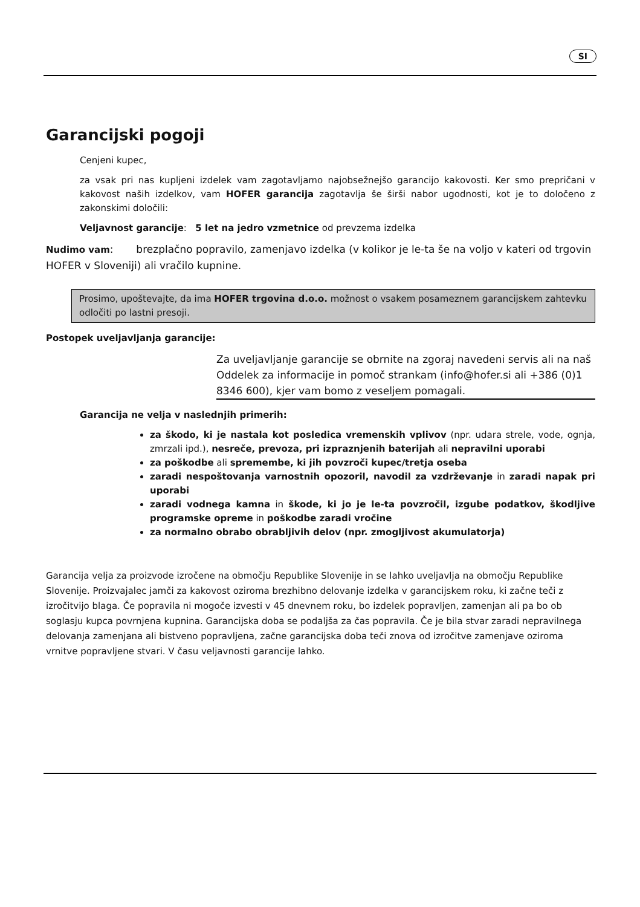SI
Garancijski pogoji
Cenjeni kupec,
za vsak pri nas kupljeni izdelek vam zagotavljamo najobsežnejšo garancijo kakovosti. Ker smo prepričani v kakovost naših izdelkov, vam HOFER garancija zagotavlja še širši nabor ugodnosti, kot je to določeno z zakonskimi določili:
Veljavnost garancije: 5 let na jedro vzmetnice od prevzema izdelka
Nudimo vam: brezplačno popravilo, zamenjavo izdelka (v kolikor je le-ta še na voljo v kateri od trgovin HOFER v Sloveniji) ali vračilo kupnine.
Prosimo, upoštevajte, da ima HOFER trgovina d.o.o. možnost o vsakem posameznem garancijskem zahtevku odločiti po lastni presoji.
Postopek uveljavljanja garancije:
Za uveljavljanje garancije se obrnite na zgoraj navedeni servis ali na naš Oddelek za informacije in pomoč strankam (info@hofer.si ali +386 (0)1 8346 600), kjer vam bomo z veseljem pomagali.
Garancija ne velja v naslednjih primerih:
za škodo, ki je nastala kot posledica vremenskih vplivov (npr. udara strele, vode, ognja, zmrzali ipd.), nesreče, prevoza, pri izpraznjenih baterijah ali nepravilni uporabi
za poškodbe ali spremembe, ki jih povzroči kupec/tretja oseba
zaradi nespoštovanja varnostnih opozoril, navodil za vzdrževanje in zaradi napak pri uporabi
zaradi vodnega kamna in škode, ki jo je le-ta povzročil, izgube podatkov, škodljive programske opreme in poškodbe zaradi vročine
za normalno obrabo obrabljivih delov (npr. zmogljivost akumulatorja)
Garancija velja za proizvode izročene na območju Republike Slovenije in se lahko uveljavlja na območju Republike Slovenije. Proizvajalec jamči za kakovost oziroma brezhibno delovanje izdelka v garancijskem roku, ki začne teči z izročitvijo blaga. Če popravila ni mogoče izvesti v 45 dnevnem roku, bo izdelek popravljen, zamenjan ali pa bo ob soglasju kupca povrnjena kupnina. Garancijska doba se podaljša za čas popravila. Če je bila stvar zaradi nepravilnega delovanja zamenjana ali bistveno popravljena, začne garancijska doba teči znova od izročitve zamenjave oziroma vrnitve popravljene stvari. V času veljavnosti garancije lahko.